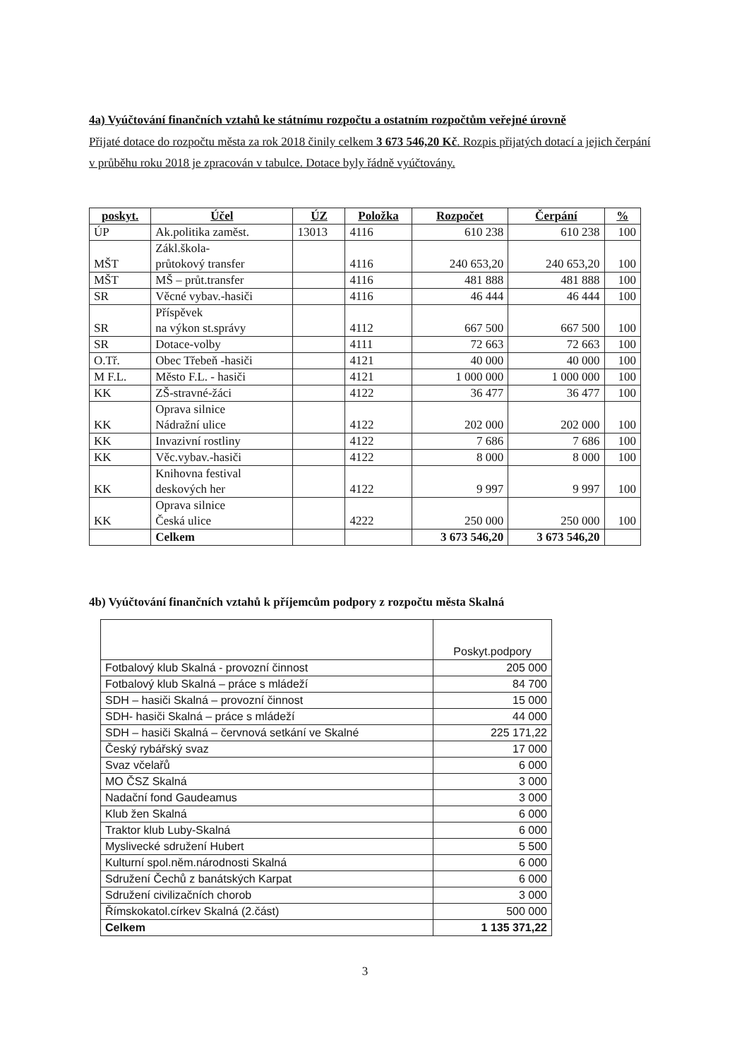4a) Vyúčtování finančních vztahů ke státnímu rozpočtu a ostatním rozpočtům veřejné úrovně
Přijaté dotace do rozpočtu města za rok 2018 činily celkem 3 673 546,20 Kč. Rozpis přijatých dotací a jejich čerpání v průběhu roku 2018 je zpracován v tabulce. Dotace byly řádně vyúčtovány.
| poskyt. | Účel | ÚZ | Položka | Rozpočet | Čerpání | % |
| --- | --- | --- | --- | --- | --- | --- |
| ÚP | Ak.politika zaměst. | 13013 | 4116 | 610 238 | 610 238 | 100 |
| MŠT | Zákl.škola- průtokový transfer | | 4116 | 240 653,20 | 240 653,20 | 100 |
| MŠT | MŠ – průt.transfer | | 4116 | 481 888 | 481 888 | 100 |
| SR | Věcné vybav.-hasiči | | 4116 | 46 444 | 46 444 | 100 |
| SR | Příspěvek na výkon st.správy | | 4112 | 667 500 | 667 500 | 100 |
| SR | Dotace-volby | | 4111 | 72 663 | 72 663 | 100 |
| O.Tř. | Obec Třebeň -hasiči | | 4121 | 40 000 | 40 000 | 100 |
| M F.L. | Město F.L. - hasiči | | 4121 | 1 000 000 | 1 000 000 | 100 |
| KK | ZŠ-stravné-žáci | | 4122 | 36 477 | 36 477 | 100 |
| KK | Oprava silnice Nádražní ulice | | 4122 | 202 000 | 202 000 | 100 |
| KK | Invazivní rostliny | | 4122 | 7 686 | 7 686 | 100 |
| KK | Věc.vybav.-hasiči | | 4122 | 8 000 | 8 000 | 100 |
| KK | Knihovna festival deskových her | | 4122 | 9 997 | 9 997 | 100 |
| KK | Oprava silnice Česká ulice | | 4222 | 250 000 | 250 000 | 100 |
| | Celkem | | | 3 673 546,20 | 3 673 546,20 | |
4b) Vyúčtování finančních vztahů k příjemcům podpory z rozpočtu města Skalná
| | Poskyt.podpory |
| Fotbalový klub Skalná - provozní činnost | 205 000 |
| Fotbalový klub Skalná – práce s mládeží | 84 700 |
| SDH – hasiči Skalná – provozní činnost | 15 000 |
| SDH- hasiči Skalná – práce s mládeží | 44 000 |
| SDH – hasiči Skalná – červnová setkání ve Skalné | 225 171,22 |
| Český rybářský svaz | 17 000 |
| Svaz včelařů | 6 000 |
| MO ČSZ Skalná | 3 000 |
| Nadační fond Gaudeamus | 3 000 |
| Klub žen Skalná | 6 000 |
| Traktor klub Luby-Skalná | 6 000 |
| Myslivecké sdružení Hubert | 5 500 |
| Kulturní spol.něm.národnosti Skalná | 6 000 |
| Sdružení Čechů z banátských Karpat | 6 000 |
| Sdružení civilizačních chorob | 3 000 |
| Římskokatol.církev Skalná (2.část) | 500 000 |
| Celkem | 1 135 371,22 |
3